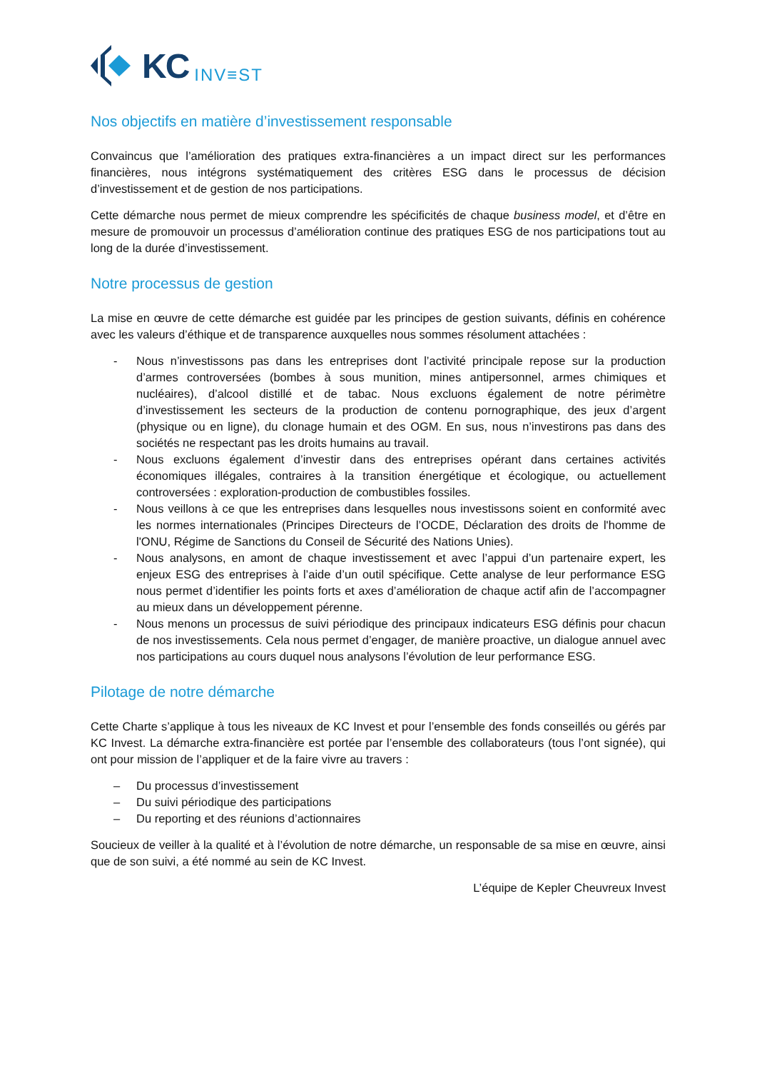KC INV≡ST
Nos objectifs en matière d’investissement responsable
Convaincus que l’amélioration des pratiques extra-financières a un impact direct sur les performances financières, nous intégrons systématiquement des critères ESG dans le processus de décision d’investissement et de gestion de nos participations.
Cette démarche nous permet de mieux comprendre les spécificités de chaque business model, et d’être en mesure de promouvoir un processus d’amélioration continue des pratiques ESG de nos participations tout au long de la durée d’investissement.
Notre processus de gestion
La mise en œuvre de cette démarche est guidée par les principes de gestion suivants, définis en cohérence avec les valeurs d’éthique et de transparence auxquelles nous sommes résolument attachées :
- Nous n’investissons pas dans les entreprises dont l’activité principale repose sur la production d’armes controversées (bombes à sous munition, mines antipersonnel, armes chimiques et nucléaires), d’alcool distillé et de tabac. Nous excluons également de notre périmètre d’investissement les secteurs de la production de contenu pornographique, des jeux d’argent (physique ou en ligne), du clonage humain et des OGM. En sus, nous n’investirons pas dans des sociétés ne respectant pas les droits humains au travail.
- Nous excluons également d’investir dans des entreprises opérant dans certaines activités économiques illégales, contraires à la transition énergétique et écologique, ou actuellement controversées : exploration-production de combustibles fossiles.
- Nous veillons à ce que les entreprises dans lesquelles nous investissons soient en conformité avec les normes internationales (Principes Directeurs de l’OCDE, Déclaration des droits de l'homme de l'ONU, Régime de Sanctions du Conseil de Sécurité des Nations Unies).
- Nous analysons, en amont de chaque investissement et avec l’appui d’un partenaire expert, les enjeux ESG des entreprises à l’aide d’un outil spécifique. Cette analyse de leur performance ESG nous permet d’identifier les points forts et axes d’amélioration de chaque actif afin de l’accompagner au mieux dans un développement pérenne.
- Nous menons un processus de suivi périodique des principaux indicateurs ESG définis pour chacun de nos investissements. Cela nous permet d’engager, de manière proactive, un dialogue annuel avec nos participations au cours duquel nous analysons l’évolution de leur performance ESG.
Pilotage de notre démarche
Cette Charte s’applique à tous les niveaux de KC Invest et pour l’ensemble des fonds conseillés ou gérés par KC Invest. La démarche extra-financière est portée par l’ensemble des collaborateurs (tous l’ont signée), qui ont pour mission de l’appliquer et de la faire vivre au travers :
– Du processus d’investissement
– Du suivi périodique des participations
– Du reporting et des réunions d’actionnaires
Soucieux de veiller à la qualité et à l’évolution de notre démarche, un responsable de sa mise en œuvre, ainsi que de son suivi, a été nommé au sein de KC Invest.
L’équipe de Kepler Cheuvreux Invest